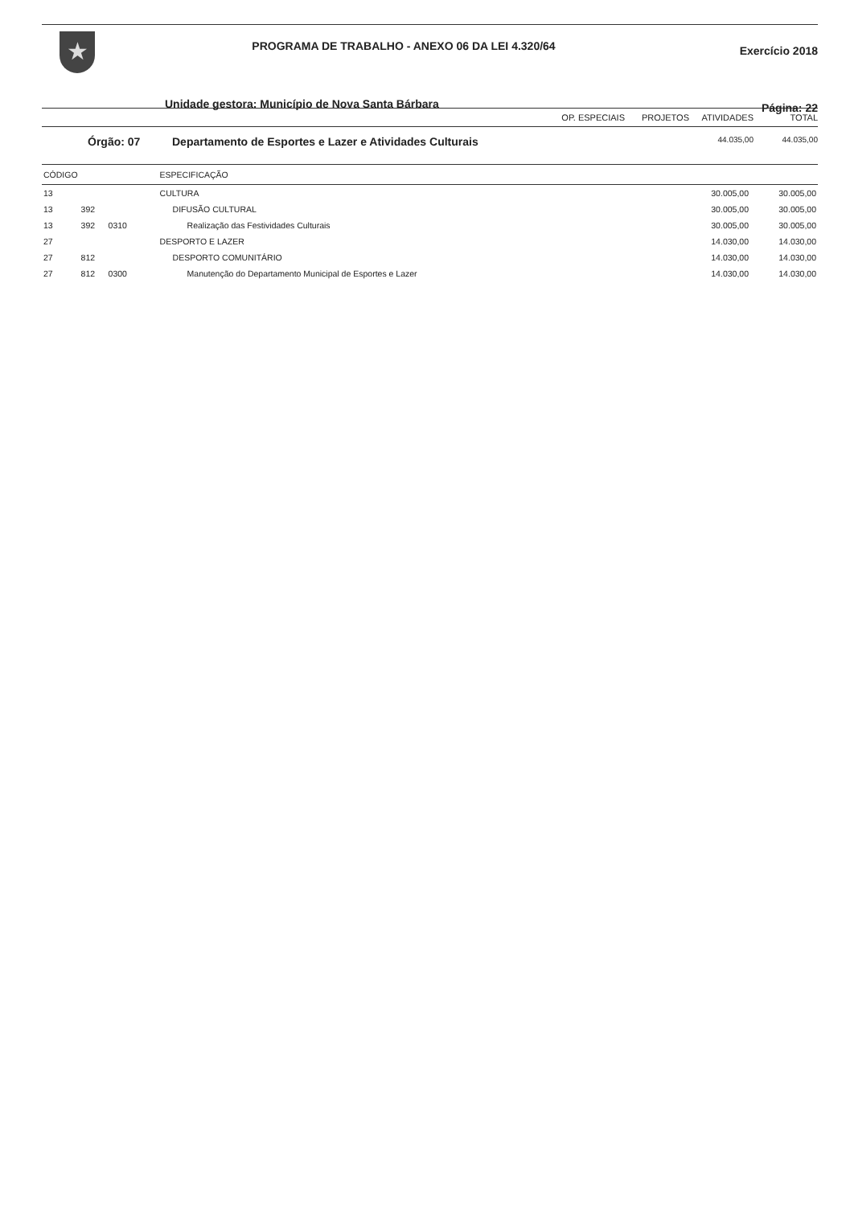★
PROGRAMA DE TRABALHO - ANEXO 06 DA LEI 4.320/64
Unidade gestora: Município de Nova Santa Bárbara
Exercício 2018
Página: 22
OP. ESPECIAIS PROJETOS ATIVIDADES TOTAL
Órgão: 07 Departamento de Esportes e Lazer e Atividades Culturais 44.035,00 44.035,00
| CÓDIGO | | | ESPECIFICAÇÃO | | |
| --- | --- | --- | --- | --- | --- |
| 13 | | | CULTURA | 30.005,00 | 30.005,00 |
| 13 | 392 | | DIFUSÃO CULTURAL | 30.005,00 | 30.005,00 |
| 13 | 392 | 0310 | Realização das Festividades Culturais | 30.005,00 | 30.005,00 |
| 27 | | | DESPORTO E LAZER | 14.030,00 | 14.030,00 |
| 27 | 812 | | DESPORTO COMUNITÁRIO | 14.030,00 | 14.030,00 |
| 27 | 812 | 0300 | Manutenção do Departamento Municipal de Esportes e Lazer | 14.030,00 | 14.030,00 |